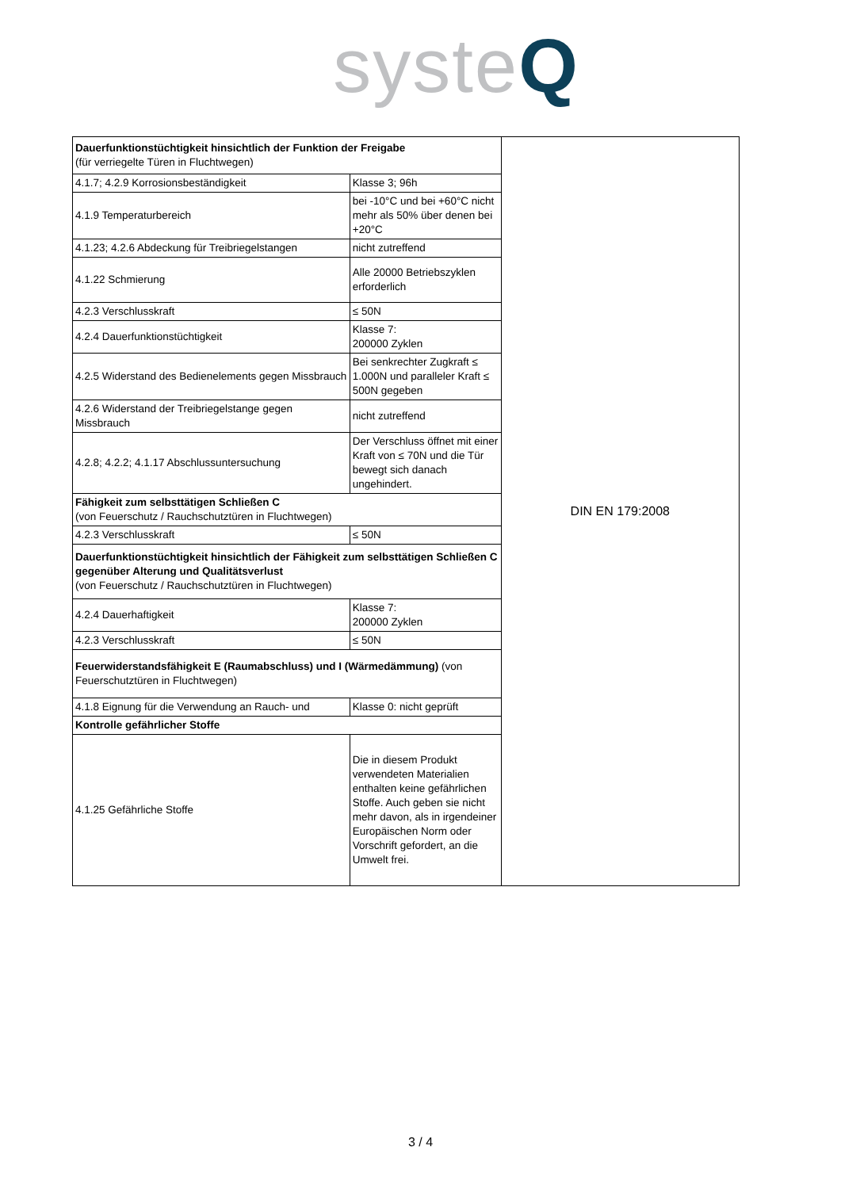systeQ
| Dauerfunktionstüchtigkeit hinsichtlich der Funktion der Freigabe (für verriegelte Türen in Fluchtwegen) | | DIN EN 179:2008 |
| 4.1.7; 4.2.9 Korrosionsbeständigkeit | Klasse 3; 96h | |
| 4.1.9 Temperaturbereich | bei -10°C und bei +60°C nicht mehr als 50% über denen bei +20°C | |
| 4.1.23; 4.2.6 Abdeckung für Treibriegelstangen | nicht zutreffend | |
| 4.1.22 Schmierung | Alle 20000 Betriebszyklen erforderlich | |
| 4.2.3 Verschlusskraft | ≤ 50N | |
| 4.2.4 Dauerfunktionstüchtigkeit | Klasse 7: 200000 Zyklen | |
| 4.2.5 Widerstand des Bedienelements gegen Missbrauch | Bei senkrechter Zugkraft ≤ 1.000N und paralleler Kraft ≤ 500N gegeben | |
| 4.2.6 Widerstand der Treibriegelstange gegen Missbrauch | nicht zutreffend | |
| 4.2.8; 4.2.2; 4.1.17 Abschlussuntersuchung | Der Verschluss öffnet mit einer Kraft von ≤ 70N und die Tür bewegt sich danach ungehindert. | |
| Fähigkeit zum selbsttätigen Schließen C (von Feuerschutz / Rauchschutztüren in Fluchtwegen) | | |
| 4.2.3 Verschlusskraft | ≤ 50N | |
| Dauerfunktionstüchtigkeit hinsichtlich der Fähigkeit zum selbsttätigen Schließen C gegenüber Alterung und Qualitätsverlust (von Feuerschutz / Rauchschutztüren in Fluchtwegen) | | |
| 4.2.4 Dauerhaftigkeit | Klasse 7: 200000 Zyklen | |
| 4.2.3 Verschlusskraft | ≤ 50N | |
| Feuerwiderstandsfähigkeit E (Raumabschluss) und I (Wärmedämmung) (von Feuerschutztüren in Fluchtwegen) | | |
| 4.1.8 Eignung für die Verwendung an Rauch- und | Klasse 0: nicht geprüft | |
| Kontrolle gefährlicher Stoffe | | |
| 4.1.25 Gefährliche Stoffe | Die in diesem Produkt verwendeten Materialien enthalten keine gefährlichen Stoffe. Auch geben sie nicht mehr davon, als in irgendeiner Europäischen Norm oder Vorschrift gefordert, an die Umwelt frei. | |
3 / 4